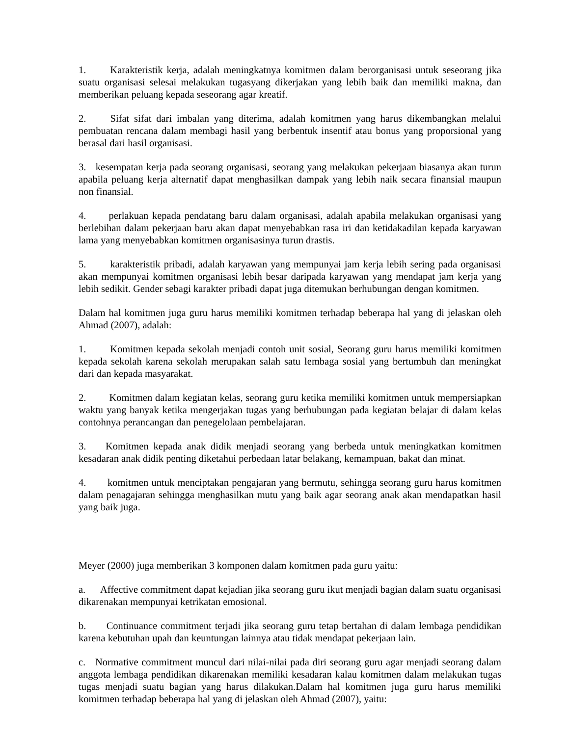1. Karakteristik kerja, adalah meningkatnya komitmen dalam berorganisasi untuk seseorang jika suatu organisasi selesai melakukan tugasyang dikerjakan yang lebih baik dan memiliki makna, dan memberikan peluang kepada seseorang agar kreatif.
2. Sifat sifat dari imbalan yang diterima, adalah komitmen yang harus dikembangkan melalui pembuatan rencana dalam membagi hasil yang berbentuk insentif atau bonus yang proporsional yang berasal dari hasil organisasi.
3. kesempatan kerja pada seorang organisasi, seorang yang melakukan pekerjaan biasanya akan turun apabila peluang kerja alternatif dapat menghasilkan dampak yang lebih naik secara finansial maupun non finansial.
4. perlakuan kepada pendatang baru dalam organisasi, adalah apabila melakukan organisasi yang berlebihan dalam pekerjaan baru akan dapat menyebabkan rasa iri dan ketidakadilan kepada karyawan lama yang menyebabkan komitmen organisasinya turun drastis.
5. karakteristik pribadi, adalah karyawan yang mempunyai jam kerja lebih sering pada organisasi akan mempunyai komitmen organisasi lebih besar daripada karyawan yang mendapat jam kerja yang lebih sedikit. Gender sebagi karakter pribadi dapat juga ditemukan berhubungan dengan komitmen.
Dalam hal komitmen juga guru harus memiliki komitmen terhadap beberapa hal yang di jelaskan oleh Ahmad (2007), adalah:
1. Komitmen kepada sekolah menjadi contoh unit sosial, Seorang guru harus memiliki komitmen kepada sekolah karena sekolah merupakan salah satu lembaga sosial yang bertumbuh dan meningkat dari dan kepada masyarakat.
2. Komitmen dalam kegiatan kelas, seorang guru ketika memiliki komitmen untuk mempersiapkan waktu yang banyak ketika mengerjakan tugas yang berhubungan pada kegiatan belajar di dalam kelas contohnya perancangan dan penegelolaan pembelajaran.
3. Komitmen kepada anak didik menjadi seorang yang berbeda untuk meningkatkan komitmen kesadaran anak didik penting diketahui perbedaan latar belakang, kemampuan, bakat dan minat.
4. komitmen untuk menciptakan pengajaran yang bermutu, sehingga seorang guru harus komitmen dalam penagajaran sehingga menghasilkan mutu yang baik agar seorang anak akan mendapatkan hasil yang baik juga.
Meyer (2000) juga memberikan 3 komponen dalam komitmen pada guru yaitu:
a. Affective commitment dapat kejadian jika seorang guru ikut menjadi bagian dalam suatu organisasi dikarenakan mempunyai ketrikatan emosional.
b. Continuance commitment terjadi jika seorang guru tetap bertahan di dalam lembaga pendidikan karena kebutuhan upah dan keuntungan lainnya atau tidak mendapat pekerjaan lain.
c. Normative commitment muncul dari nilai-nilai pada diri seorang guru agar menjadi seorang dalam anggota lembaga pendidikan dikarenakan memiliki kesadaran kalau komitmen dalam melakukan tugas tugas menjadi suatu bagian yang harus dilakukan.Dalam hal komitmen juga guru harus memiliki komitmen terhadap beberapa hal yang di jelaskan oleh Ahmad (2007), yaitu: